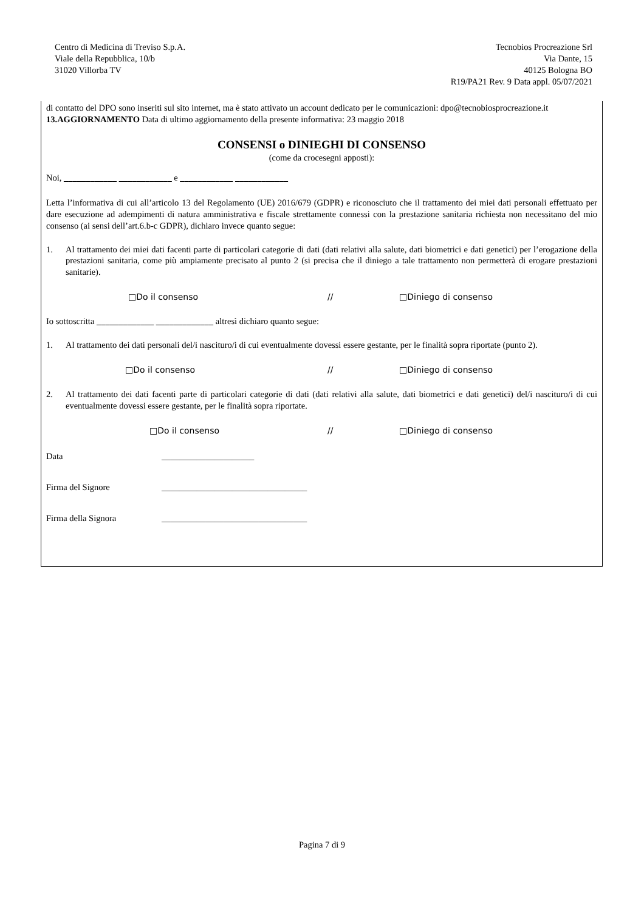Centro di Medicina di Treviso S.p.A.
Viale della Repubblica, 10/b
31020 Villorba TV
Tecnobios Procreazione Srl
Via Dante, 15
40125 Bologna BO
R19/PA21 Rev. 9 Data appl. 05/07/2021
di contatto del DPO sono inseriti sul sito internet, ma è stato attivato un account dedicato per le comunicazioni: dpo@tecnobiosprocreazione.it
13.AGGIORNAMENTO Data di ultimo aggiornamento della presente informativa: 23 maggio 2018
CONSENSI o DINIEGHI DI CONSENSO
(come da crocesegni apposti):
Noi, ____________ ____________ e ____________ ____________
Letta l’informativa di cui all’articolo 13 del Regolamento (UE) 2016/679 (GDPR) e riconosciuto che il trattamento dei miei dati personali effettuato per dare esecuzione ad adempimenti di natura amministrativa e fiscale strettamente connessi con la prestazione sanitaria richiesta non necessitano del mio consenso (ai sensi dell’art.6.b-c GDPR), dichiaro invece quanto segue:
1. Al trattamento dei miei dati facenti parte di particolari categorie di dati (dati relativi alla salute, dati biometrici e dati genetici) per l’erogazione della prestazioni sanitaria, come più ampiamente precisato al punto 2 (si precisa che il diniego a tale trattamento non permetterà di erogare prestazioni sanitarie).
□Do il consenso // □Diniego di consenso
Io sottoscritta _____________ _____________ altresì dichiaro quanto segue:
1. Al trattamento dei dati personali del/i nascituro/i di cui eventualmente dovessi essere gestante, per le finalità sopra riportate (punto 2).
□Do il consenso // □Diniego di consenso
2. Al trattamento dei dati facenti parte di particolari categorie di dati (dati relativi alla salute, dati biometrici e dati genetici) del/i nascituro/i di cui eventualmente dovessi essere gestante, per le finalità sopra riportate.
□Do il consenso // □Diniego di consenso
Data _____________________
Firma del Signore _________________________________
Firma della Signora _________________________________
Pagina 7 di 9